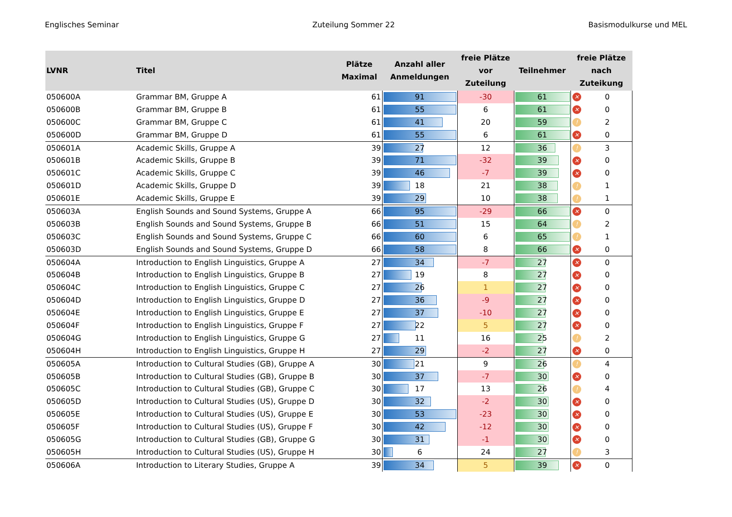Englisches Seminar Zuteilung Sommer 22 Basismodulkurse und MEL
| LVNR | Titel | Plätze Maximal | Anzahl aller Anmeldungen | freie Plätze vor Zuteilung | Teilnehmer | freie Plätze nach Zuteikung | |
| --- | --- | --- | --- | --- | --- | --- | --- |
| 050600A | Grammar BM, Gruppe A | 61 | 91 | -30 | 61 | ✕ | 0 |
| 050600B | Grammar BM, Gruppe B | 61 | 55 | 6 | 61 | ✕ | 0 |
| 050600C | Grammar BM, Gruppe C | 61 | 41 | 20 | 59 | ! | 2 |
| 050600D | Grammar BM, Gruppe D | 61 | 55 | 6 | 61 | ✕ | 0 |
| 050601A | Academic Skills, Gruppe A | 39 | 27 | 12 | 36 | ! | 3 |
| 050601B | Academic Skills, Gruppe B | 39 | 71 | -32 | 39 | ✕ | 0 |
| 050601C | Academic Skills, Gruppe C | 39 | 46 | -7 | 39 | ✕ | 0 |
| 050601D | Academic Skills, Gruppe D | 39 | 18 | 21 | 38 | ! | 1 |
| 050601E | Academic Skills, Gruppe E | 39 | 29 | 10 | 38 | ! | 1 |
| 050603A | English Sounds and Sound Systems, Gruppe A | 66 | 95 | -29 | 66 | ✕ | 0 |
| 050603B | English Sounds and Sound Systems, Gruppe B | 66 | 51 | 15 | 64 | ! | 2 |
| 050603C | English Sounds and Sound Systems, Gruppe C | 66 | 60 | 6 | 65 | ! | 1 |
| 050603D | English Sounds and Sound Systems, Gruppe D | 66 | 58 | 8 | 66 | ✕ | 0 |
| 050604A | Introduction to English Linguistics, Gruppe A | 27 | 34 | -7 | 27 | ✕ | 0 |
| 050604B | Introduction to English Linguistics, Gruppe B | 27 | 19 | 8 | 27 | ✕ | 0 |
| 050604C | Introduction to English Linguistics, Gruppe C | 27 | 26 | 1 | 27 | ✕ | 0 |
| 050604D | Introduction to English Linguistics, Gruppe D | 27 | 36 | -9 | 27 | ✕ | 0 |
| 050604E | Introduction to English Linguistics, Gruppe E | 27 | 37 | -10 | 27 | ✕ | 0 |
| 050604F | Introduction to English Linguistics, Gruppe F | 27 | 22 | 5 | 27 | ✕ | 0 |
| 050604G | Introduction to English Linguistics, Gruppe G | 27 | 11 | 16 | 25 | ! | 2 |
| 050604H | Introduction to English Linguistics, Gruppe H | 27 | 29 | -2 | 27 | ✕ | 0 |
| 050605A | Introduction to Cultural Studies (GB), Gruppe A | 30 | 21 | 9 | 26 | ! | 4 |
| 050605B | Introduction to Cultural Studies (GB), Gruppe B | 30 | 37 | -7 | 30 | ✕ | 0 |
| 050605C | Introduction to Cultural Studies (GB), Gruppe C | 30 | 17 | 13 | 26 | ! | 4 |
| 050605D | Introduction to Cultural Studies (US), Gruppe D | 30 | 32 | -2 | 30 | ✕ | 0 |
| 050605E | Introduction to Cultural Studies (US), Gruppe E | 30 | 53 | -23 | 30 | ✕ | 0 |
| 050605F | Introduction to Cultural Studies (US), Gruppe F | 30 | 42 | -12 | 30 | ✕ | 0 |
| 050605G | Introduction to Cultural Studies (GB), Gruppe G | 30 | 31 | -1 | 30 | ✕ | 0 |
| 050605H | Introduction to Cultural Studies (US), Gruppe H | 30 | 6 | 24 | 27 | ! | 3 |
| 050606A | Introduction to Literary Studies, Gruppe A | 39 | 34 | 5 | 39 | ✕ | 0 |